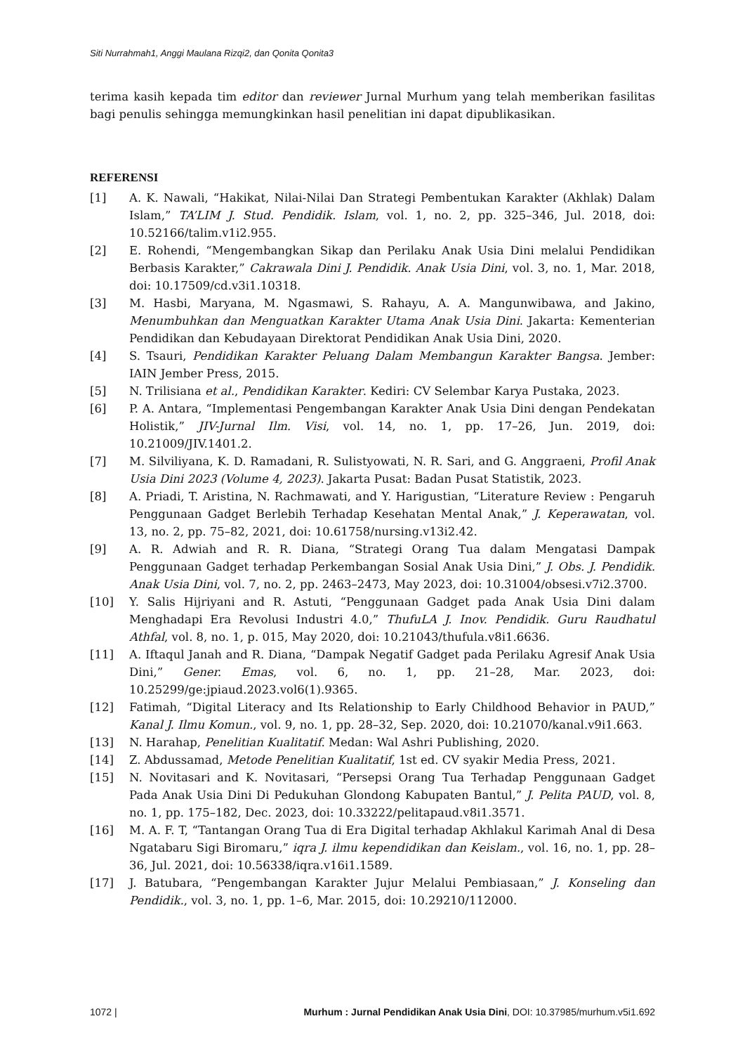Siti Nurrahmah1, Anggi Maulana Rizqi2, dan Qonita Qonita3
terima kasih kepada tim editor dan reviewer Jurnal Murhum yang telah memberikan fasilitas bagi penulis sehingga memungkinkan hasil penelitian ini dapat dipublikasikan.
REFERENSI
[1] A. K. Nawali, “Hakikat, Nilai-Nilai Dan Strategi Pembentukan Karakter (Akhlak) Dalam Islam,” TA’LIM J. Stud. Pendidik. Islam, vol. 1, no. 2, pp. 325–346, Jul. 2018, doi: 10.52166/talim.v1i2.955.
[2] E. Rohendi, “Mengembangkan Sikap dan Perilaku Anak Usia Dini melalui Pendidikan Berbasis Karakter,” Cakrawala Dini J. Pendidik. Anak Usia Dini, vol. 3, no. 1, Mar. 2018, doi: 10.17509/cd.v3i1.10318.
[3] M. Hasbi, Maryana, M. Ngasmawi, S. Rahayu, A. A. Mangunwibawa, and Jakino, Menumbuhkan dan Menguatkan Karakter Utama Anak Usia Dini. Jakarta: Kementerian Pendidikan dan Kebudayaan Direktorat Pendidikan Anak Usia Dini, 2020.
[4] S. Tsauri, Pendidikan Karakter Peluang Dalam Membangun Karakter Bangsa. Jember: IAIN Jember Press, 2015.
[5] N. Trilisiana et al., Pendidikan Karakter. Kediri: CV Selembar Karya Pustaka, 2023.
[6] P. A. Antara, “Implementasi Pengembangan Karakter Anak Usia Dini dengan Pendekatan Holistik,” JIV-Jurnal Ilm. Visi, vol. 14, no. 1, pp. 17–26, Jun. 2019, doi: 10.21009/JIV.1401.2.
[7] M. Silviliyana, K. D. Ramadani, R. Sulistyowati, N. R. Sari, and G. Anggraeni, Profil Anak Usia Dini 2023 (Volume 4, 2023). Jakarta Pusat: Badan Pusat Statistik, 2023.
[8] A. Priadi, T. Aristina, N. Rachmawati, and Y. Harigustian, “Literature Review : Pengaruh Penggunaan Gadget Berlebih Terhadap Kesehatan Mental Anak,” J. Keperawatan, vol. 13, no. 2, pp. 75–82, 2021, doi: 10.61758/nursing.v13i2.42.
[9] A. R. Adwiah and R. R. Diana, “Strategi Orang Tua dalam Mengatasi Dampak Penggunaan Gadget terhadap Perkembangan Sosial Anak Usia Dini,” J. Obs. J. Pendidik. Anak Usia Dini, vol. 7, no. 2, pp. 2463–2473, May 2023, doi: 10.31004/obsesi.v7i2.3700.
[10] Y. Salis Hijriyani and R. Astuti, “Penggunaan Gadget pada Anak Usia Dini dalam Menghadapi Era Revolusi Industri 4.0,” ThufuLA J. Inov. Pendidik. Guru Raudhatul Athfal, vol. 8, no. 1, p. 015, May 2020, doi: 10.21043/thufula.v8i1.6636.
[11] A. Iftaqul Janah and R. Diana, “Dampak Negatif Gadget pada Perilaku Agresif Anak Usia Dini,” Gener. Emas, vol. 6, no. 1, pp. 21–28, Mar. 2023, doi: 10.25299/ge:jpiaud.2023.vol6(1).9365.
[12] Fatimah, “Digital Literacy and Its Relationship to Early Childhood Behavior in PAUD,” Kanal J. Ilmu Komun., vol. 9, no. 1, pp. 28–32, Sep. 2020, doi: 10.21070/kanal.v9i1.663.
[13] N. Harahap, Penelitian Kualitatif. Medan: Wal Ashri Publishing, 2020.
[14] Z. Abdussamad, Metode Penelitian Kualitatif, 1st ed. CV syakir Media Press, 2021.
[15] N. Novitasari and K. Novitasari, “Persepsi Orang Tua Terhadap Penggunaan Gadget Pada Anak Usia Dini Di Pedukuhan Glondong Kabupaten Bantul,” J. Pelita PAUD, vol. 8, no. 1, pp. 175–182, Dec. 2023, doi: 10.33222/pelitapaud.v8i1.3571.
[16] M. A. F. T, “Tantangan Orang Tua di Era Digital terhadap Akhlakul Karimah Anal di Desa Ngatabaru Sigi Biromaru,” iqra J. ilmu kependidikan dan Keislam., vol. 16, no. 1, pp. 28–36, Jul. 2021, doi: 10.56338/iqra.v16i1.1589.
[17] J. Batubara, “Pengembangan Karakter Jujur Melalui Pembiasaan,” J. Konseling dan Pendidik., vol. 3, no. 1, pp. 1–6, Mar. 2015, doi: 10.29210/112000.
1072 | Murhum : Jurnal Pendidikan Anak Usia Dini, DOI: 10.37985/murhum.v5i1.692